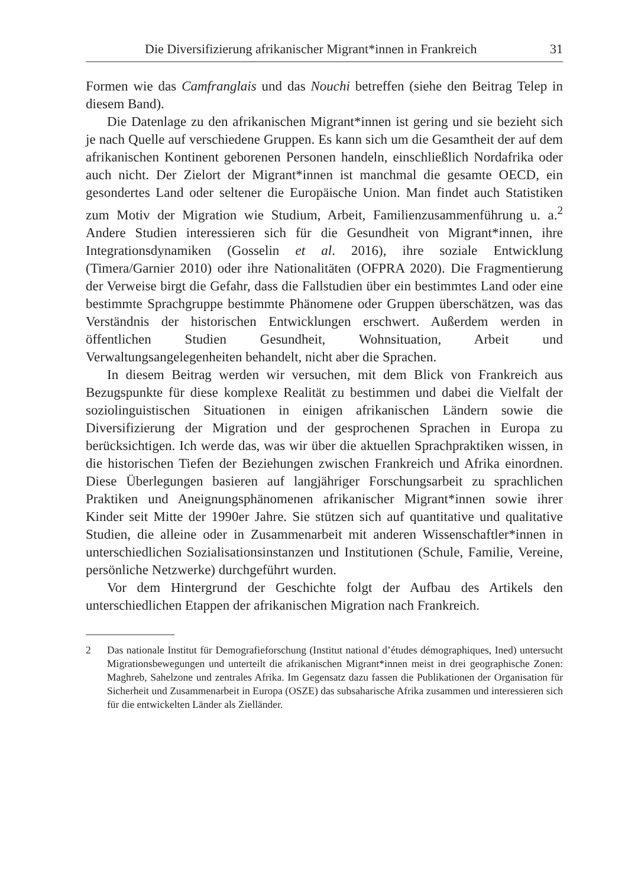Die Diversifizierung afrikanischer Migrant*innen in Frankreich 31
Formen wie das Camfranglais und das Nouchi betreffen (siehe den Beitrag Telep in diesem Band).
Die Datenlage zu den afrikanischen Migrant*innen ist gering und sie bezieht sich je nach Quelle auf verschiedene Gruppen. Es kann sich um die Gesamtheit der auf dem afrikanischen Kontinent geborenen Personen handeln, einschließlich Nordafrika oder auch nicht. Der Zielort der Migrant*innen ist manchmal die gesamte OECD, ein gesondertes Land oder seltener die Europäische Union. Man findet auch Statistiken zum Motiv der Migration wie Studium, Arbeit, Familienzusammenführung u. a.<sup>2</sup> Andere Studien interessieren sich für die Gesundheit von Migrant*innen, ihre Integrationsdynamiken (Gosselin et al. 2016), ihre soziale Entwicklung (Timera/Garnier 2010) oder ihre Nationalitäten (OFPRA 2020). Die Fragmentierung der Verweise birgt die Gefahr, dass die Fallstudien über ein bestimmtes Land oder eine bestimmte Sprachgruppe bestimmte Phänomene oder Gruppen überschätzen, was das Verständnis der historischen Entwicklungen erschwert. Außerdem werden in öffentlichen Studien Gesundheit, Wohnsituation, Arbeit und Verwaltungsangelegenheiten behandelt, nicht aber die Sprachen.
In diesem Beitrag werden wir versuchen, mit dem Blick von Frankreich aus Bezugspunkte für diese komplexe Realität zu bestimmen und dabei die Vielfalt der soziolinguistischen Situationen in einigen afrikanischen Ländern sowie die Diversifizierung der Migration und der gesprochenen Sprachen in Europa zu berücksichtigen. Ich werde das, was wir über die aktuellen Sprachpraktiken wissen, in die historischen Tiefen der Beziehungen zwischen Frankreich und Afrika einordnen. Diese Überlegungen basieren auf langjähriger Forschungsarbeit zu sprachlichen Praktiken und Aneignungsphänomenen afrikanischer Migrant*innen sowie ihrer Kinder seit Mitte der 1990er Jahre. Sie stützen sich auf quantitative und qualitative Studien, die alleine oder in Zusammenarbeit mit anderen Wissenschaftler*innen in unterschiedlichen Sozialisationsinstanzen und Institutionen (Schule, Familie, Vereine, persönliche Netzwerke) durchgeführt wurden.
Vor dem Hintergrund der Geschichte folgt der Aufbau des Artikels den unterschiedlichen Etappen der afrikanischen Migration nach Frankreich.
2 Das nationale Institut für Demografieforschung (Institut national d’études démographiques, Ined) untersucht Migrationsbewegungen und unterteilt die afrikanischen Migrant*innen meist in drei geographische Zonen: Maghreb, Sahelzone und zentrales Afrika. Im Gegensatz dazu fassen die Publikationen der Organisation für Sicherheit und Zusammenarbeit in Europa (OSZE) das subsaharische Afrika zusammen und interessieren sich für die entwickelten Länder als Zielländer.